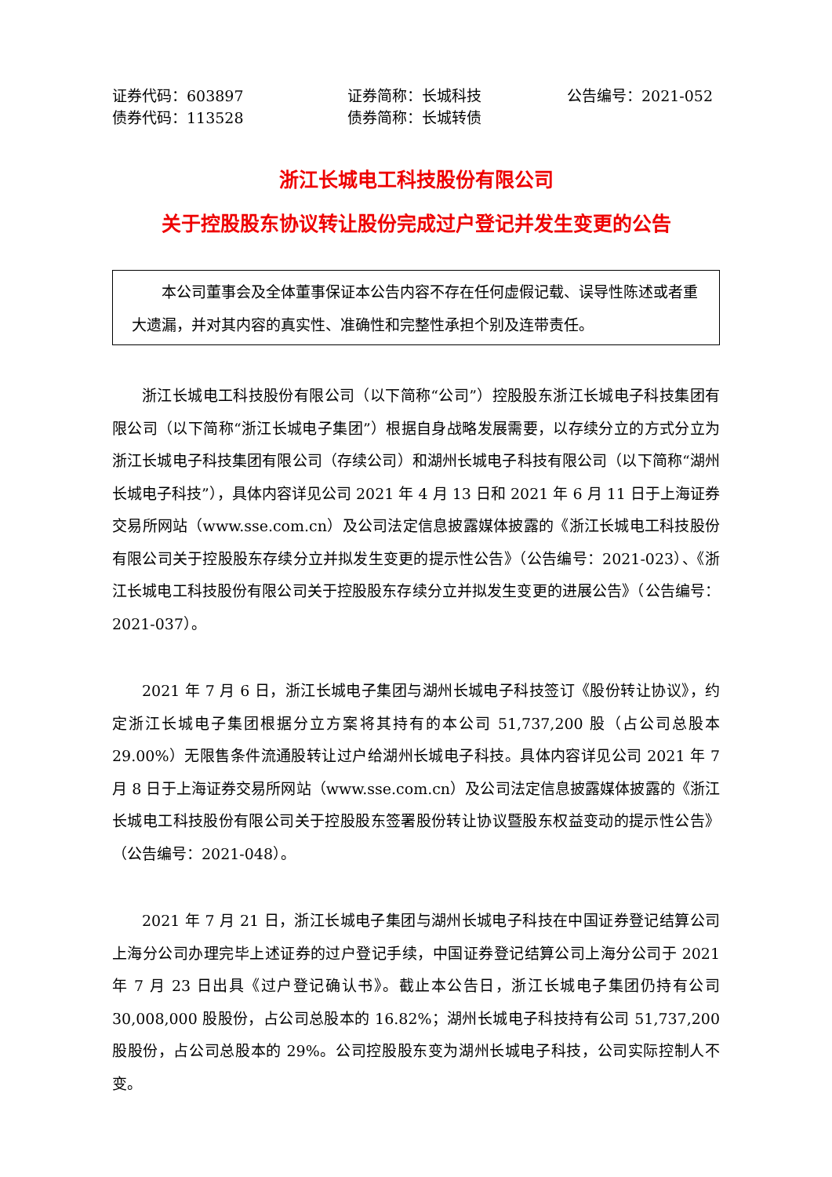证券代码：603897 证券简称：长城科技 公告编号：2021-052
债券代码：113528 债券简称：长城转债
浙江长城电工科技股份有限公司
关于控股股东协议转让股份完成过户登记并发生变更的公告
本公司董事会及全体董事保证本公告内容不存在任何虚假记载、误导性陈述或者重大遗漏，并对其内容的真实性、准确性和完整性承担个别及连带责任。
浙江长城电工科技股份有限公司（以下简称“公司”）控股股东浙江长城电子科技集团有限公司（以下简称“浙江长城电子集团”）根据自身战略发展需要，以存续分立的方式分立为浙江长城电子科技集团有限公司（存续公司）和湖州长城电子科技有限公司（以下简称“湖州长城电子科技”），具体内容详见公司 2021 年 4 月 13 日和 2021 年 6 月 11 日于上海证券交易所网站（www.sse.com.cn）及公司法定信息披露媒体披露的《浙江长城电工科技股份有限公司关于控股股东存续分立并拟发生变更的提示性公告》（公告编号：2021-023）、《浙江长城电工科技股份有限公司关于控股股东存续分立并拟发生变更的进展公告》（公告编号：2021-037）。
2021 年 7 月 6 日，浙江长城电子集团与湖州长城电子科技签订《股份转让协议》，约定浙江长城电子集团根据分立方案将其持有的本公司 51,737,200 股（占公司总股本 29.00%）无限售条件流通股转让过户给湖州长城电子科技。具体内容详见公司 2021 年 7 月 8 日于上海证券交易所网站（www.sse.com.cn）及公司法定信息披露媒体披露的《浙江长城电工科技股份有限公司关于控股股东签署股份转让协议暨股东权益变动的提示性公告》（公告编号：2021-048）。
2021 年 7 月 21 日，浙江长城电子集团与湖州长城电子科技在中国证券登记结算公司上海分公司办理完毕上述证券的过户登记手续，中国证券登记结算公司上海分公司于 2021 年 7 月 23 日出具《过户登记确认书》。截止本公告日，浙江长城电子集团仍持有公司 30,008,000 股股份，占公司总股本的 16.82%；湖州长城电子科技持有公司 51,737,200 股股份，占公司总股本的 29%。公司控股股东变为湖州长城电子科技，公司实际控制人不变。